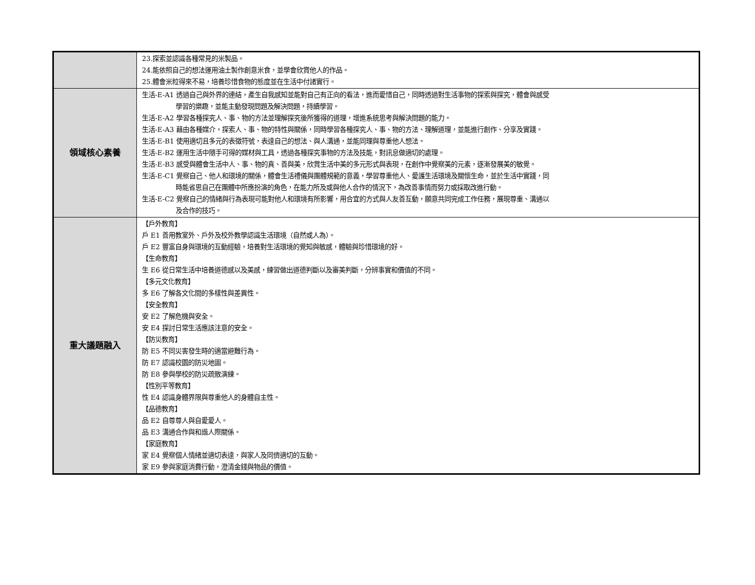| | 23.探索並認識各種常見的米製品。 24.能依照自己的想法運用油土製作創意米食，並學會欣賞他人的作品。 25.體會米粒得來不易，培養珍惜食物的態度並在生活中付諸實行。 |
| 領域核心素養 | 生活-E-A1 透過自己與外界的連結，產生自我感知並能對自己有正向的看法，進而愛惜自己，同時透過對生活事物的探索與探究，體會與感受 學習的樂趣，並能主動發現問題及解決問題，持續學習。 生活-E-A2 學習各種探究人、事、物的方法並理解探究後所獲得的道理，增進系統思考與解決問題的能力。 生活-E-A3 藉由各種媒介，探索人、事、物的特性與關係，同時學習各種探究人、事、物的方法、理解道理，並能進行創作、分享及實踐。 生活-E-B1 使用適切且多元的表徵符號，表達自己的想法、與人溝通，並能同理與尊重他人想法。 生活-E-B2 運用生活中隨手可得的媒材與工具，透過各種探究事物的方法及技能，對訊息做適切的處理。 生活-E-B3 感受與體會生活中人、事、物的真、善與美，欣賞生活中美的多元形式與表現，在創作中覺察美的元素，逐漸發展美的敏覺。 生活-E-C1 覺察自己、他人和環境的關係，體會生活禮儀與團體規範的意義，學習尊重他人、愛護生活環境及關懷生命，並於生活中實踐，同 時能省思自己在團體中所應扮演的角色，在能力所及或與他人合作的情況下，為改善事情而努力或採取改進行動。 生活-E-C2 覺察自己的情緒與行為表現可能對他人和環境有所影響，用合宜的方式與人友善互動，願意共同完成工作任務，展現尊重、溝通以 及合作的技巧。 |
| 重大議題融入 | 【戶外教育】 戶 E1 善用教室外、戶外及校外教學認識生活環境（自然或人為）。 戶 E2 豐富自身與環境的互動經驗，培養對生活環境的覺知與敏感，體驗與珍惜環境的好。 【生命教育】 生 E6 從日常生活中培養道德感以及美感，練習做出道德判斷以及審美判斷，分辨事實和價值的不同。 【多元文化教育】 多 E6 了解各文化間的多樣性與差異性。 【安全教育】 安 E2 了解危機與安全。 安 E4 探討日常生活應該注意的安全。 【防災教育】 防 E5 不同災害發生時的適當避難行為。 防 E7 認識校園的防災地圖。 防 E8 參與學校的防災疏散演練。 【性別平等教育】 性 E4 認識身體界限與尊重他人的身體自主性。 【品德教育】 品 E2 自尊尊人與自愛愛人。 品 E3 溝通合作與和諧人際關係。 【家庭教育】 家 E4 覺察個人情緒並適切表達，與家人及同儕適切的互動。 家 E9 參與家庭消費行動，澄清金錢與物品的價值。 |